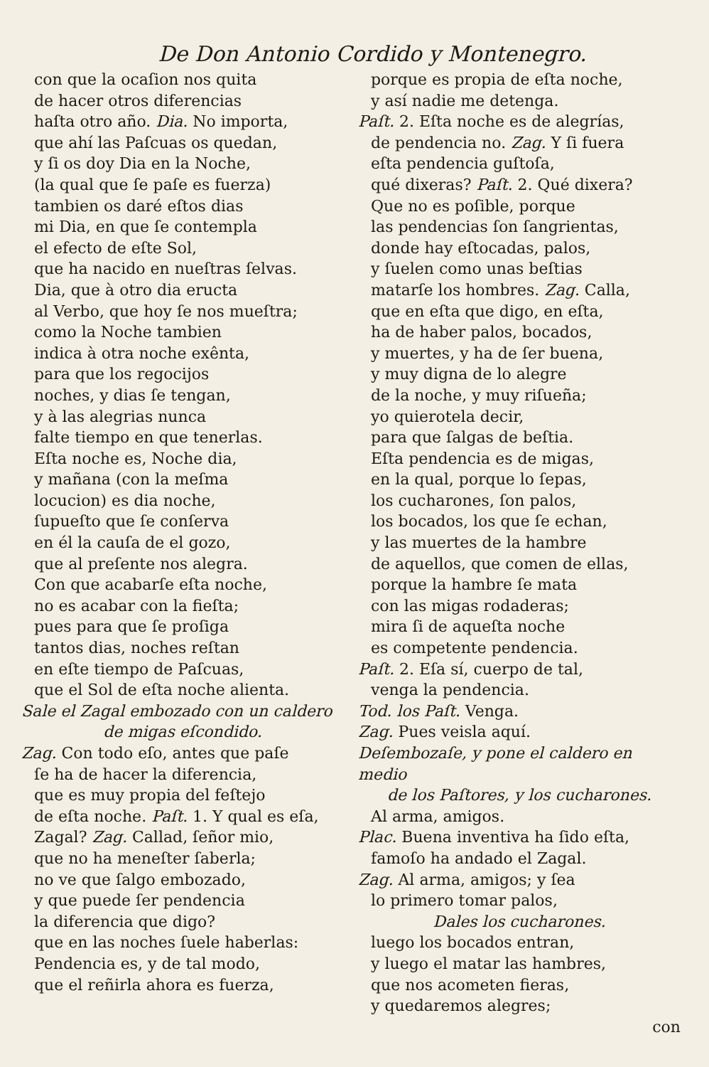De Don Antonio Cordido y Montenegro.
con que la ocaſion nos quita
de hacer otros diferencias
haſta otro año. Dia. No importa,
que ahí las Paſcuas os quedan,
y ſi os doy Dia en la Noche,
(la qual que ſe paſe es fuerza)
tambien os daré eſtos dias
mi Dia, en que ſe contempla
el efecto de eſte Sol,
que ha nacido en nueſtras ſelvas.
Dia, que à otro dia eructa
al Verbo, que hoy ſe nos mueſtra;
como la Noche tambien
indica à otra noche exênta,
para que los regocijos
noches, y dias ſe tengan,
y à las alegrias nunca
falte tiempo en que tenerlas.
Eſta noche es, Noche dia,
y mañana (con la meſma
locucion) es dia noche,
ſupueſto que ſe conſerva
en él la cauſa de el gozo,
que al preſente nos alegra.
Con que acabarſe eſta noche,
no es acabar con la fieſta;
pues para que ſe proſiga
tantos dias, noches reſtan
en eſte tiempo de Paſcuas,
que el Sol de eſta noche alienta.
Sale el Zagal embozado con un caldero
de migas eſcondido.
Zag. Con todo eſo, antes que paſe
ſe ha de hacer la diferencia,
que es muy propia del feſtejo
de eſta noche. Paſt. 1. Y qual es eſa,
Zagal? Zag. Callad, ſeñor mio,
que no ha meneſter ſaberla;
no ve que ſalgo embozado,
y que puede ſer pendencia
la diferencia que digo?
que en las noches ſuele haberlas:
Pendencia es, y de tal modo,
que el reñirla ahora es fuerza,
porque es propia de eſta noche,
y así nadie me detenga.
Paſt. 2. Eſta noche es de alegrías,
de pendencia no. Zag. Y ſi fuera
eſta pendencia guſtoſa,
qué dixeras? Paſt. 2. Qué dixera?
Que no es poſible, porque
las pendencias ſon ſangrientas,
donde hay eſtocadas, palos,
y ſuelen como unas beſtias
matarſe los hombres. Zag. Calla,
que en eſta que digo, en eſta,
ha de haber palos, bocados,
y muertes, y ha de ſer buena,
y muy digna de lo alegre
de la noche, y muy riſueña;
yo quierotela decir,
para que ſalgas de beſtia.
Eſta pendencia es de migas,
en la qual, porque lo ſepas,
los cucharones, ſon palos,
los bocados, los que ſe echan,
y las muertes de la hambre
de aquellos, que comen de ellas,
porque la hambre ſe mata
con las migas rodaderas;
mira ſi de aqueſta noche
es competente pendencia.
Paſt. 2. Eſa sí, cuerpo de tal,
venga la pendencia.
Tod. los Paſt. Venga.
Zag. Pues veisla aquí.
Deſembozaſe, y pone el caldero en medio
de los Paſtores, y los cucharones.
Al arma, amigos.
Plac. Buena inventiva ha ſido eſta,
famoſo ha andado el Zagal.
Zag. Al arma, amigos; y ſea
lo primero tomar palos,
Dales los cucharones.
luego los bocados entran,
y luego el matar las hambres,
que nos acometen fieras,
y quedaremos alegres;
con